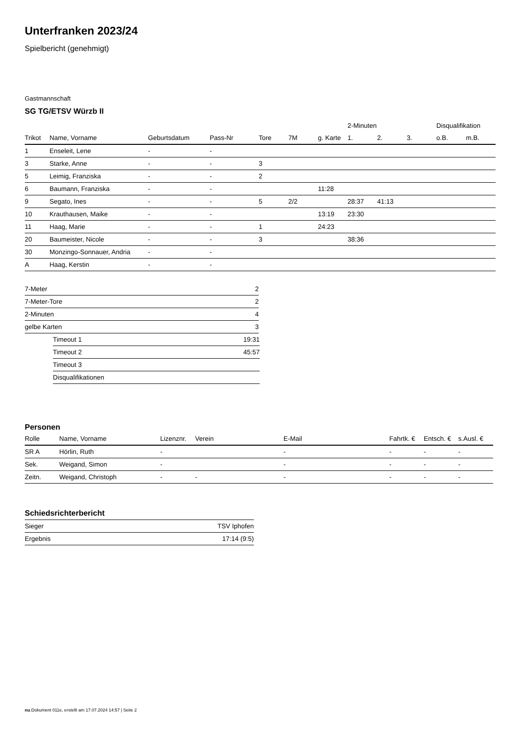Unterfranken 2023/24
Spielbericht (genehmigt)
Gastmannschaft
SG TG/ETSV Würzb II
| | | | | | | | 2-Minuten | | | Disqualifikation | |
| --- | --- | --- | --- | --- | --- | --- | --- | --- | --- | --- | --- |
| Trikot | Name, Vorname | Geburtsdatum | Pass-Nr | Tore | 7M | g. Karte | 1. | 2. | 3. | o.B. | m.B. |
| 1 | Enseleit, Lene | - | - | | | | | | | | |
| 3 | Starke, Anne | - | - | 3 | | | | | | | |
| 5 | Leimig, Franziska | - | - | 2 | | | | | | | |
| 6 | Baumann, Franziska | - | - | | | 11:28 | | | | | |
| 9 | Segato, Ines | - | - | 5 | 2/2 | | 28:37 | 41:13 | | | |
| 10 | Krauthausen, Maike | - | - | | | 13:19 | 23:30 | | | | |
| 11 | Haag, Marie | - | - | 1 | | 24:23 | | | | | |
| 20 | Baumeister, Nicole | - | - | 3 | | | 38:36 | | | | |
| 30 | Monzingo-Sonnauer, Andria | - | - | | | | | | | | |
| A | Haag, Kerstin | - | - | | | | | | | | |
| 7-Meter | 2 |
| 7-Meter-Tore | 2 |
| 2-Minuten | 4 |
| gelbe Karten | 3 |
| Timeout 1 | 19:31 |
| Timeout 2 | 45:57 |
| Timeout 3 | |
| Disqualifikationen | |
Personen
| Rolle | Name, Vorname | Lizenznr. | Verein | E-Mail | Fahrtk. € | Entsch. € | s.Ausl. € |
| --- | --- | --- | --- | --- | --- | --- | --- |
| SR A | Hörlin, Ruth | - | | - | - | - | - |
| Sek. | Weigand, Simon | - | | - | - | - | - |
| Zeitn. | Weigand, Christoph | - | - | - | - | - | - |
Schiedsrichterbericht
| Sieger | TSV Iphofen |
| Ergebnis | 17:14 (9:5) |
nu.Dokument 011e, erstellt am 17.07.2024 14:57 | Seite 2